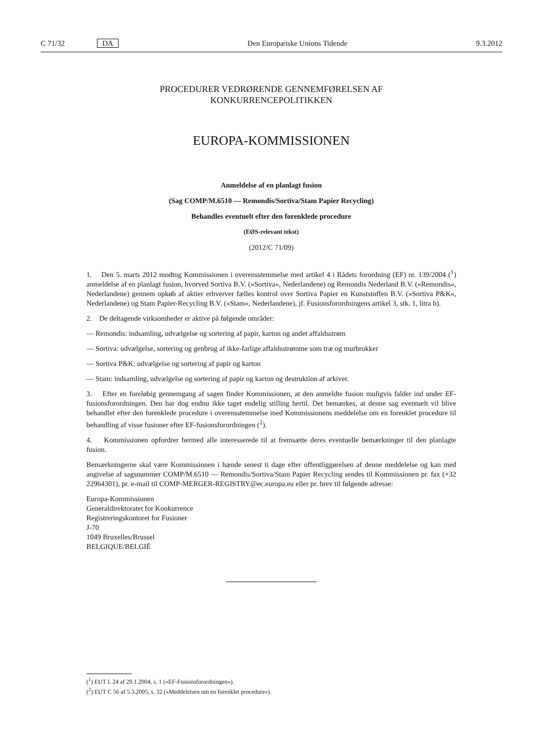C 71/32 DA Den Europæiske Unions Tidende 9.3.2012
PROCEDURER VEDRØRENDE GENNEMFØRELSEN AF
KONKURRENCEPOLITIKKEN
EUROPA-KOMMISSIONEN
Anmeldelse af en planlagt fusion
(Sag COMP/M.6510 — Remondis/Sortiva/Stam Papier Recycling)
Behandles eventuelt efter den forenklede procedure
(EØS-relevant tekst)
(2012/C 71/09)
1. Den 5. marts 2012 modtog Kommissionen i overensstemmelse med artikel 4 i Rådets forordning (EF) nr. 139/2004 (<sup>1</sup>) anmeldelse af en planlagt fusion, hvorved Sortiva B.V. (»Sortiva«, Nederlandene) og Remondis Nederland B.V. (»Remondis«, Nederlandene) gennem opkøb af aktier erhverver fælles kontrol over Sortiva Papier en Kunststoffen B.V. (»Sortiva P&K«, Nederlandene) og Stam Papier-Recycling B.V. (»Stam«, Nederlandene), jf. Fusionsforordningens artikel 3, stk. 1, litra b).
2. De deltagende virksomheder er aktive på følgende områder:
— Remondis: indsamling, udvælgelse og sortering af papir, karton og andet affaldsstrøm
— Sortiva: udvælgelse, sortering og genbrug af ikke-farlige affaldsstrømme som træ og murbrokker
— Sortiva P&K: udvælgelse og sortering af papir og karton
— Stam: indsamling, udvælgelse og sortering af papir og karton og destruktion af arkiver.
3. Efter en foreløbig gennemgang af sagen finder Kommissionen, at den anmeldte fusion muligvis falder ind under EF-fusionsforordningen. Den har dog endnu ikke taget endelig stilling hertil. Det bemærkes, at denne sag eventuelt vil blive behandlet efter den forenklede procedure i overensstemmelse med Kommissionens meddelelse om en forenklet procedure til behandling af visse fusioner efter EF-fusionsforordningen (<sup>2</sup>).
4. Kommissionen opfordrer hermed alle interesserede til at fremsætte deres eventuelle bemærkninger til den planlagte fusion.
Bemærkningerne skal være Kommissionen i hænde senest ti dage efter offentliggørelsen af denne meddelelse og kan med angivelse af sagsnummer COMP/M.6510 — Remondis/Sortiva/Stam Papier Recycling sendes til Kommissionen pr. fax (+32 22964301), pr. e-mail til COMP-MERGER-REGISTRY@ec.europa.eu eller pr. brev til følgende adresse:
Europa-Kommissionen
Generaldirektoratet for Konkurrence
Registreringskontoret for Fusioner
J-70
1049 Bruxelles/Brussel
BELGIQUE/BELGIË
(<sup>1</sup>) EUT L 24 af 29.1.2004, s. 1 (»EF-Fusionsforordningen«).
(<sup>2</sup>) EUT C 56 af 5.3.2005, s. 32 (»Meddelelsen om en forenklet procedure«).